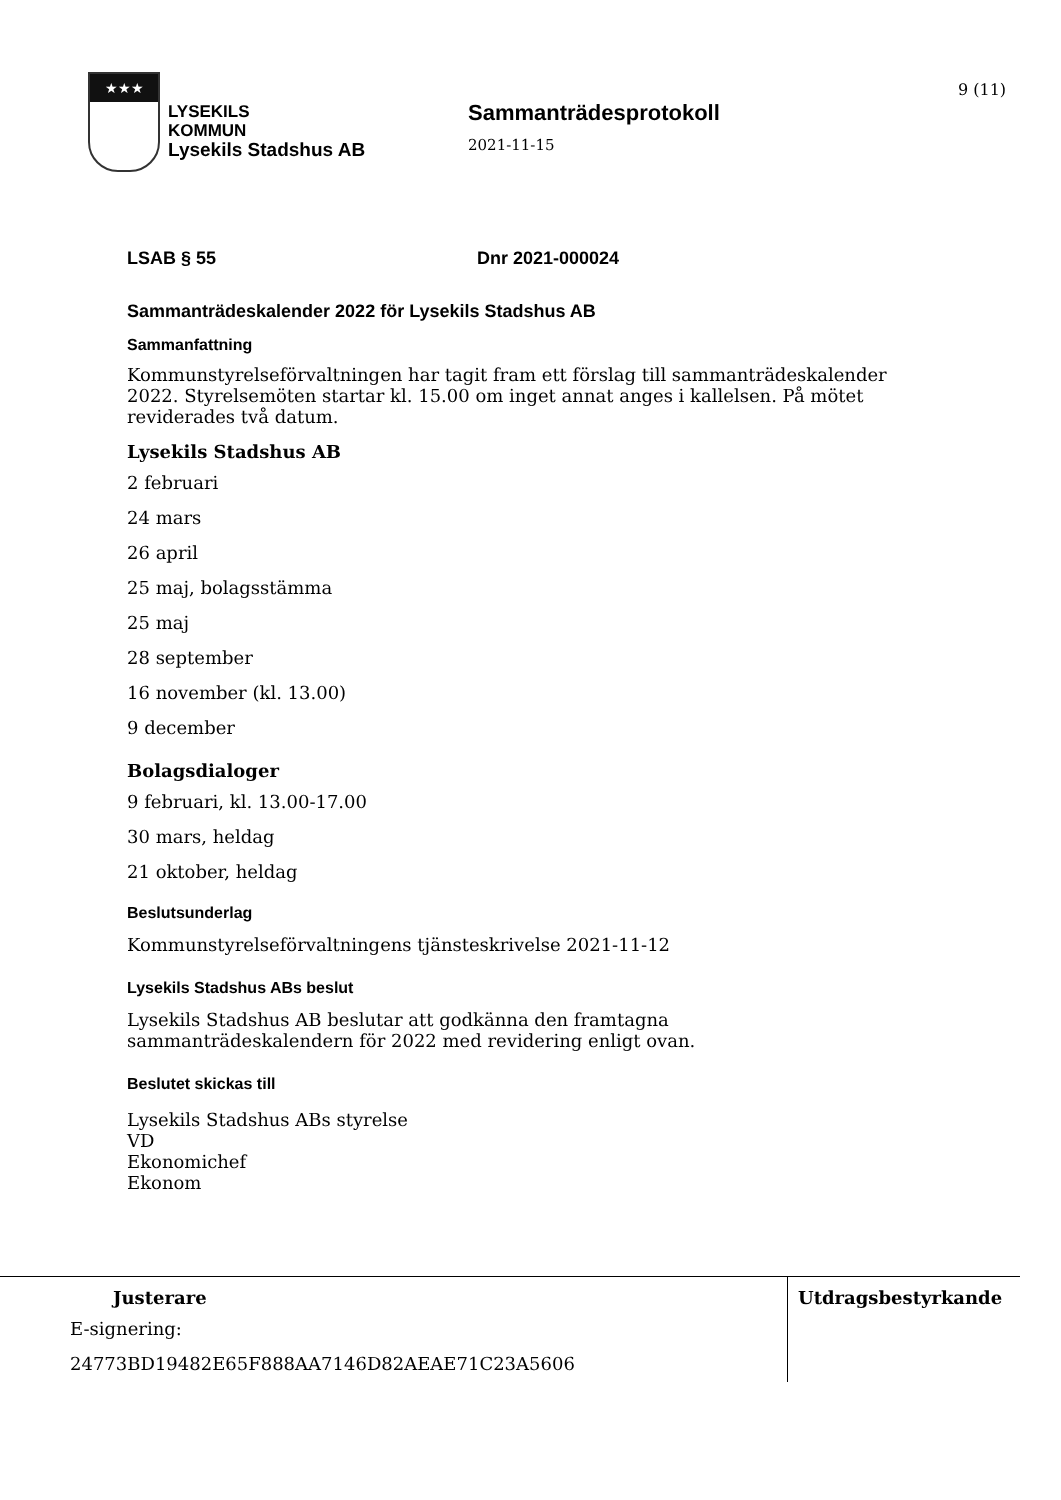9 (11)
★★★
LYSEKILS
KOMMUN
Lysekils Stadshus AB
Sammanträdesprotokoll
2021-11-15
LSAB § 55 Dnr 2021-000024
Sammanträdeskalender 2022 för Lysekils Stadshus AB
Sammanfattning
Kommunstyrelseförvaltningen har tagit fram ett förslag till sammanträdeskalender 2022. Styrelsemöten startar kl. 15.00 om inget annat anges i kallelsen. På mötet reviderades två datum.
Lysekils Stadshus AB
2 februari
24 mars
26 april
25 maj, bolagsstämma
25 maj
28 september
16 november (kl. 13.00)
9 december
Bolagsdialoger
9 februari, kl. 13.00-17.00
30 mars, heldag
21 oktober, heldag
Beslutsunderlag
Kommunstyrelseförvaltningens tjänsteskrivelse 2021-11-12
Lysekils Stadshus ABs beslut
Lysekils Stadshus AB beslutar att godkänna den framtagna sammanträdeskalendern för 2022 med revidering enligt ovan.
Beslutet skickas till
Lysekils Stadshus ABs styrelse
VD
Ekonomichef
Ekonom
Justerare
E-signering:
24773BD19482E65F888AA7146D82AEAE71C23A5606
Utdragsbestyrkande